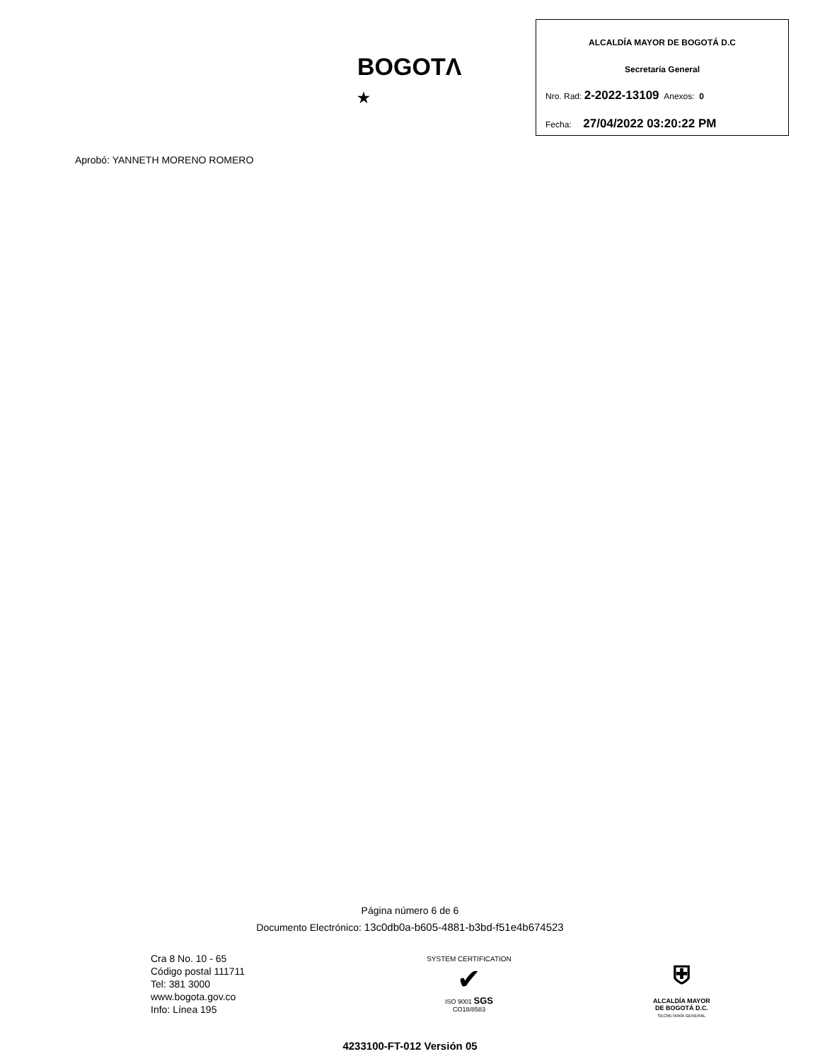BOGOTΛ ★
ALCALDÍA MAYOR DE BOGOTÁ D.C
Secretaría General
Nro. Rad: 2-2022-13109 Anexos: 0
Fecha: 27/04/2022 03:20:22 PM
Aprobó: YANNETH MORENO ROMERO
Página número 6 de 6
Documento Electrónico: 13c0db0a-b605-4881-b3bd-f51e4b674523
Cra 8 No. 10 - 65
Código postal 111711
Tel: 381 3000
www.bogota.gov.co
Info: Línea 195
SYSTEM CERTIFICATION
✔
ISO 9001 SGS
CO18/8583
⛨
ALCALDÍA MAYOR
DE BOGOTÁ D.C.
SECRETARÍA GENERAL
4233100-FT-012 Versión 05